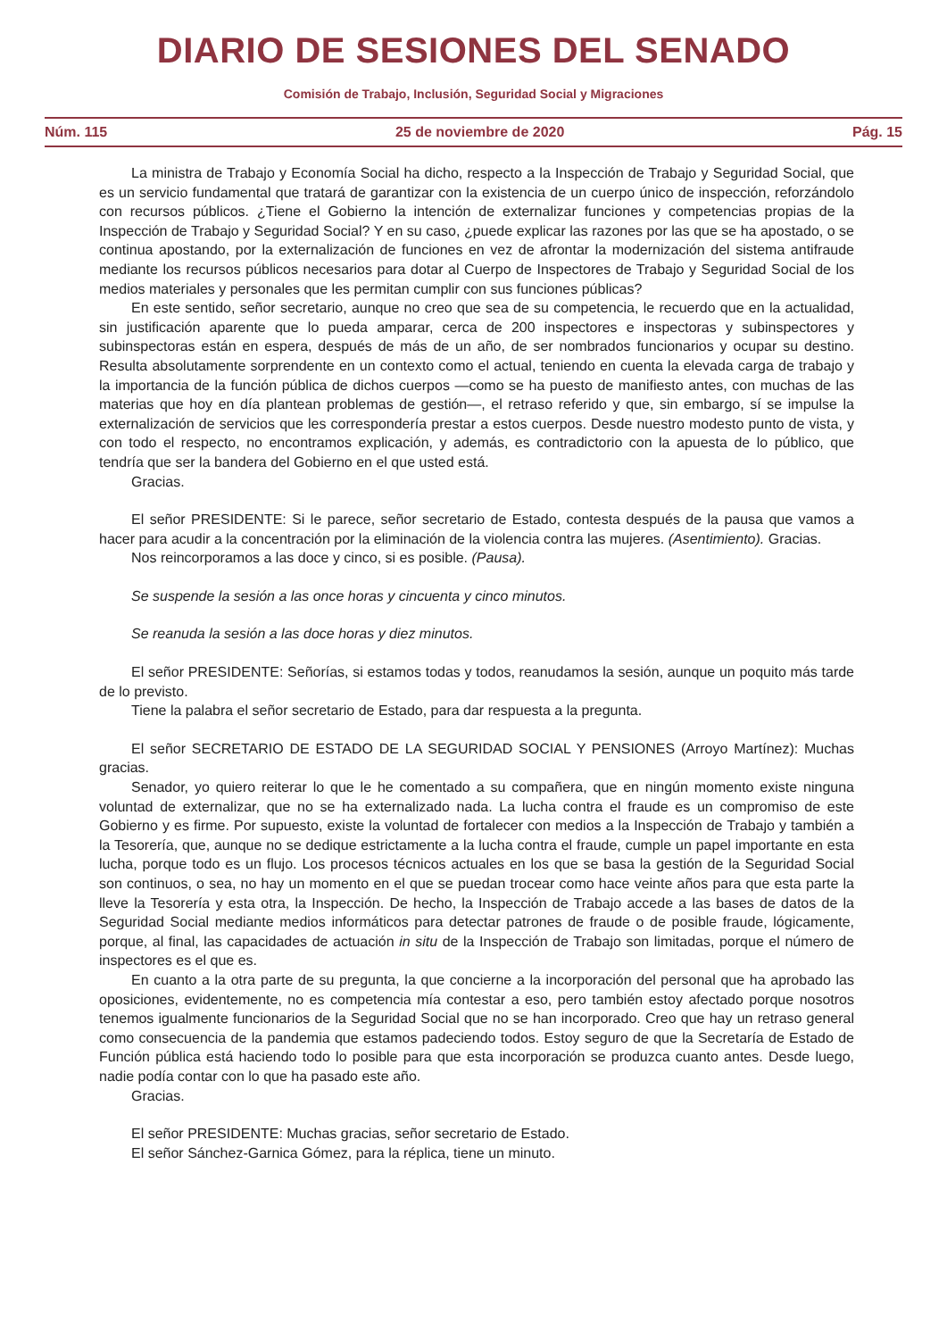DIARIO DE SESIONES DEL SENADO
Comisión de Trabajo, Inclusión, Seguridad Social y Migraciones
Núm. 115 25 de noviembre de 2020 Pág. 15
La ministra de Trabajo y Economía Social ha dicho, respecto a la Inspección de Trabajo y Seguridad Social, que es un servicio fundamental que tratará de garantizar con la existencia de un cuerpo único de inspección, reforzándolo con recursos públicos. ¿Tiene el Gobierno la intención de externalizar funciones y competencias propias de la Inspección de Trabajo y Seguridad Social? Y en su caso, ¿puede explicar las razones por las que se ha apostado, o se continua apostando, por la externalización de funciones en vez de afrontar la modernización del sistema antifraude mediante los recursos públicos necesarios para dotar al Cuerpo de Inspectores de Trabajo y Seguridad Social de los medios materiales y personales que les permitan cumplir con sus funciones públicas?
En este sentido, señor secretario, aunque no creo que sea de su competencia, le recuerdo que en la actualidad, sin justificación aparente que lo pueda amparar, cerca de 200 inspectores e inspectoras y subinspectores y subinspectoras están en espera, después de más de un año, de ser nombrados funcionarios y ocupar su destino. Resulta absolutamente sorprendente en un contexto como el actual, teniendo en cuenta la elevada carga de trabajo y la importancia de la función pública de dichos cuerpos —como se ha puesto de manifiesto antes, con muchas de las materias que hoy en día plantean problemas de gestión—, el retraso referido y que, sin embargo, sí se impulse la externalización de servicios que les correspondería prestar a estos cuerpos. Desde nuestro modesto punto de vista, y con todo el respecto, no encontramos explicación, y además, es contradictorio con la apuesta de lo público, que tendría que ser la bandera del Gobierno en el que usted está.
Gracias.
El señor PRESIDENTE: Si le parece, señor secretario de Estado, contesta después de la pausa que vamos a hacer para acudir a la concentración por la eliminación de la violencia contra las mujeres. (Asentimiento). Gracias.
Nos reincorporamos a las doce y cinco, si es posible. (Pausa).
Se suspende la sesión a las once horas y cincuenta y cinco minutos.
Se reanuda la sesión a las doce horas y diez minutos.
El señor PRESIDENTE: Señorías, si estamos todas y todos, reanudamos la sesión, aunque un poquito más tarde de lo previsto.
Tiene la palabra el señor secretario de Estado, para dar respuesta a la pregunta.
El señor SECRETARIO DE ESTADO DE LA SEGURIDAD SOCIAL Y PENSIONES (Arroyo Martínez): Muchas gracias.
Senador, yo quiero reiterar lo que le he comentado a su compañera, que en ningún momento existe ninguna voluntad de externalizar, que no se ha externalizado nada. La lucha contra el fraude es un compromiso de este Gobierno y es firme. Por supuesto, existe la voluntad de fortalecer con medios a la Inspección de Trabajo y también a la Tesorería, que, aunque no se dedique estrictamente a la lucha contra el fraude, cumple un papel importante en esta lucha, porque todo es un flujo. Los procesos técnicos actuales en los que se basa la gestión de la Seguridad Social son continuos, o sea, no hay un momento en el que se puedan trocear como hace veinte años para que esta parte la lleve la Tesorería y esta otra, la Inspección. De hecho, la Inspección de Trabajo accede a las bases de datos de la Seguridad Social mediante medios informáticos para detectar patrones de fraude o de posible fraude, lógicamente, porque, al final, las capacidades de actuación in situ de la Inspección de Trabajo son limitadas, porque el número de inspectores es el que es.
En cuanto a la otra parte de su pregunta, la que concierne a la incorporación del personal que ha aprobado las oposiciones, evidentemente, no es competencia mía contestar a eso, pero también estoy afectado porque nosotros tenemos igualmente funcionarios de la Seguridad Social que no se han incorporado. Creo que hay un retraso general como consecuencia de la pandemia que estamos padeciendo todos. Estoy seguro de que la Secretaría de Estado de Función pública está haciendo todo lo posible para que esta incorporación se produzca cuanto antes. Desde luego, nadie podía contar con lo que ha pasado este año.
Gracias.
El señor PRESIDENTE: Muchas gracias, señor secretario de Estado.
El señor Sánchez-Garnica Gómez, para la réplica, tiene un minuto.